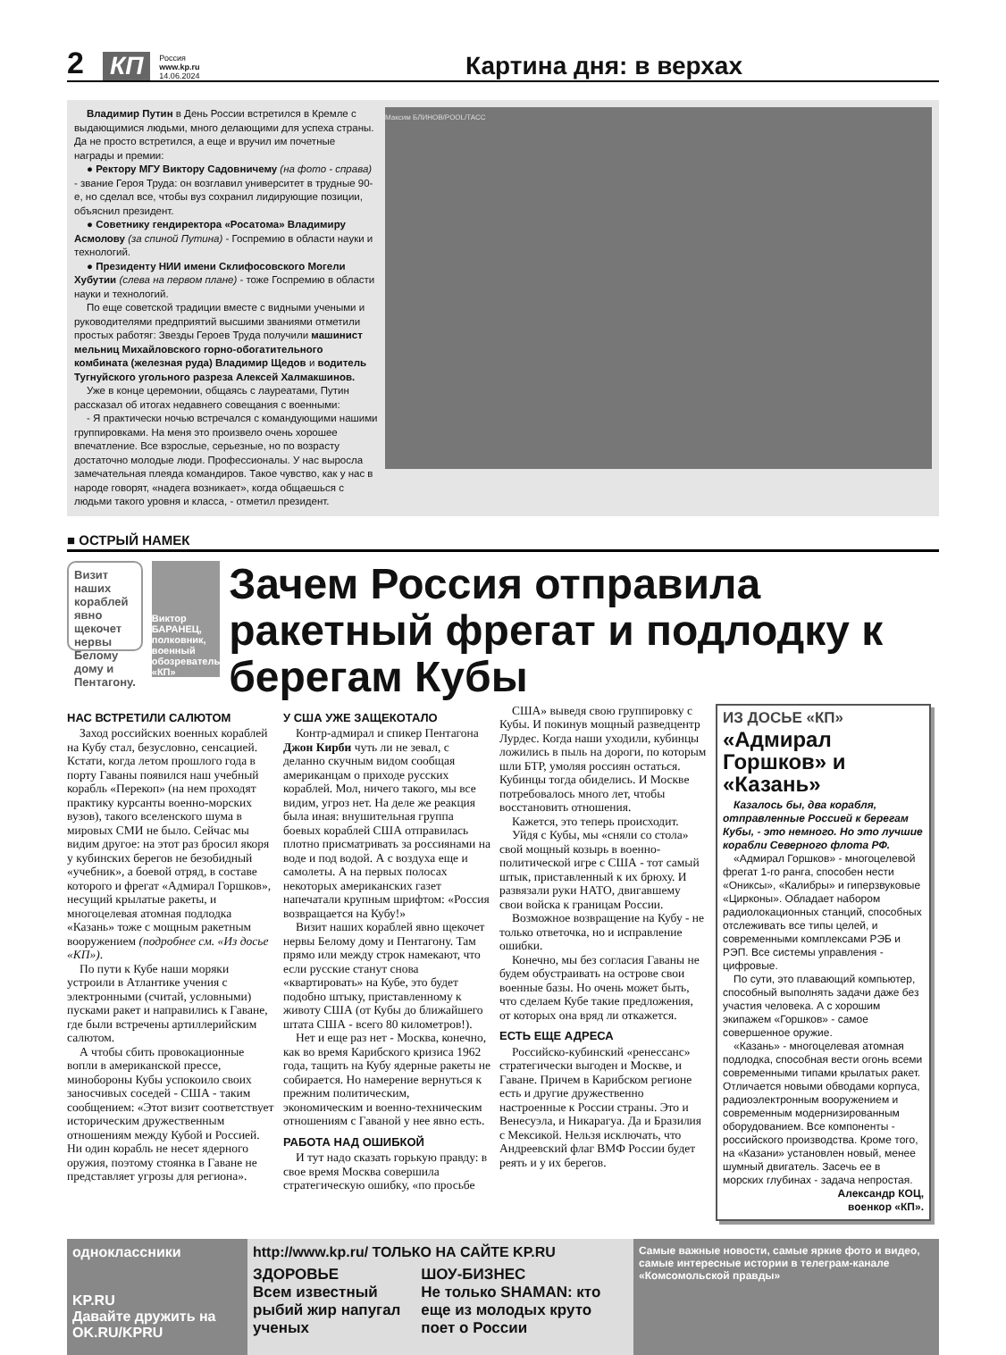2 КП Россия
www.kp.ru
14.06.2024 Картина дня: в верхах
Владимир Путин в День России встретился в Кремле с выдающимися людьми, много делающими для успеха страны. Да не просто встретился, а еще и вручил им почетные награды и премии:
● Ректору МГУ Виктору Садовничему (на фото - справа) - звание Героя Труда: он возглавил университет в трудные 90-е, но сделал все, чтобы вуз сохранил лидирующие позиции, объяснил президент.
● Советнику гендиректора «Росатома» Владимиру Асмолову (за спиной Путина) - Госпремию в области науки и технологий.
● Президенту НИИ имени Склифосовского Могели Хубутии (слева на первом плане) - тоже Госпремию в области науки и технологий.
По еще советской традиции вместе с видными учеными и руководителями предприятий высшими званиями отметили простых работяг: Звезды Героев Труда получили машинист мельниц Михайловского горно-обогатительного комбината (железная руда) Владимир Щедов и водитель Тугнуйского угольного разреза Алексей Халмакшинов.
Уже в конце церемонии, общаясь с лауреатами, Путин рассказал об итогах недавнего совещания с военными:
- Я практически ночью встречался с командующими нашими группировками. На меня это произвело очень хорошее впечатление. Все взрослые, серьезные, но по возрасту достаточно молодые люди. Профессионалы. У нас выросла замечательная плеяда командиров. Такое чувство, как у нас в народе говорят, «надега возникает», когда общаешься с людьми такого уровня и класса, - отметил президент.
Максим БЛИНОВ/POOL/ТАСС
■ ОСТРЫЙ НАМЕК
Визит наших кораблей явно щекочет нервы Белому дому и Пентагону.
Виктор БАРАНЕЦ, полковник, военный обозреватель «КП»
Зачем Россия отправила ракетный фрегат и подлодку к берегам Кубы
НАС ВСТРЕТИЛИ САЛЮТОМ
Заход российских военных кораблей на Кубу стал, безусловно, сенсацией. Кстати, когда летом прошлого года в порту Гаваны появился наш учебный корабль «Перекоп» (на нем проходят практику курсанты военно-морских вузов), такого вселенского шума в мировых СМИ не было. Сейчас мы видим другое: на этот раз бросил якоря у кубинских берегов не безобидный «учебник», а боевой отряд, в составе которого и фрегат «Адмирал Горшков», несущий крылатые ракеты, и многоцелевая атомная подлодка «Казань» тоже с мощным ракетным вооружением (подробнее см. «Из досье «КП»).
По пути к Кубе наши моряки устроили в Атлантике учения с электронными (считай, условными) пусками ракет и направились к Гаване, где были встречены артиллерийским салютом.
А чтобы сбить провокационные вопли в американской прессе, минобороны Кубы успокоило своих заносчивых соседей - США - таким сообщением: «Этот визит соответствует историческим дружественным отношениям между Кубой и Россией. Ни один корабль не несет ядерного оружия, поэтому стоянка в Гаване не представляет угрозы для региона».
У США УЖЕ ЗАЩЕКОТАЛО
Контр-адмирал и спикер Пентагона Джон Кирби чуть ли не зевал, с деланно скучным видом сообщая американцам о приходе русских кораблей. Мол, ничего такого, мы все видим, угроз нет. На деле же реакция была иная: внушительная группа боевых кораблей США отправилась плотно присматривать за россиянами на воде и под водой. А с воздуха еще и самолеты. А на первых полосах некоторых американских газет напечатали крупным шрифтом: «Россия возвращается на Кубу!»
Визит наших кораблей явно щекочет нервы Белому дому и Пентагону. Там прямо или между строк намекают, что если русские станут снова «квартировать» на Кубе, это будет подобно штыку, приставленному к животу США (от Кубы до ближайшего штата США - всего 80 километров!).
Нет и еще раз нет - Москва, конечно, как во время Карибского кризиса 1962 года, тащить на Кубу ядерные ракеты не собирается. Но намерение вернуться к прежним политическим, экономическим и военно-техническим отношениям с Гаваной у нее явно есть.
РАБОТА НАД ОШИБКОЙ
И тут надо сказать горькую правду: в свое время Москва совершила стратегическую ошибку, «по просьбе
США» выведя свою группировку с Кубы. И покинув мощный разведцентр Лурдес. Когда наши уходили, кубинцы ложились в пыль на дороги, по которым шли БТР, умоляя россиян остаться. Кубинцы тогда обиделись. И Москве потребовалось много лет, чтобы восстановить отношения.
Кажется, это теперь происходит.
Уйдя с Кубы, мы «сняли со стола» свой мощный козырь в военно-политической игре с США - тот самый штык, приставленный к их брюху. И развязали руки НАТО, двигавшему свои войска к границам России.
Возможное возвращение на Кубу - не только ответочка, но и исправление ошибки.
Конечно, мы без согласия Гаваны не будем обустраивать на острове свои военные базы. Но очень может быть, что сделаем Кубе такие предложения, от которых она вряд ли откажется.
ЕСТЬ ЕЩЕ АДРЕСА
Российско-кубинский «ренессанс» стратегически выгоден и Москве, и Гаване. Причем в Карибском регионе есть и другие дружественно настроенные к России страны. Это и Венесуэла, и Никарагуа. Да и Бразилия с Мексикой. Нельзя исключать, что Андреевский флаг ВМФ России будет реять и у их берегов.
ИЗ ДОСЬЕ «КП»
«Адмирал Горшков» и «Казань»
Казалось бы, два корабля, отправленные Россией к берегам Кубы, - это немного. Но это лучшие корабли Северного флота РФ.
«Адмирал Горшков» - многоцелевой фрегат 1-го ранга, способен нести «Ониксы», «Калибры» и гиперзвуковые «Цирконы». Обладает набором радиолокационных станций, способных отслеживать все типы целей, и современными комплексами РЭБ и РЭП. Все системы управления - цифровые.
По сути, это плавающий компьютер, способный выполнять задачи даже без участия человека. А с хорошим экипажем «Горшков» - самое совершенное оружие.
«Казань» - многоцелевая атомная подлодка, способная вести огонь всеми современными типами крылатых ракет. Отличается новыми обводами корпуса, радиоэлектронным вооружением и современным модернизированным оборудованием. Все компоненты - российского производства. Кроме того, на «Казани» установлен новый, менее шумный двигатель. Засечь ее в морских глубинах - задача непростая.
Александр КОЦ,
военкор «КП».
однoклассники
KP.RU
Давайте дружить на OK.RU/KPRU
http://www.kp.ru/ ТОЛЬКО НА САЙТЕ KP.RU
ЗДОРОВЬЕ
Всем известный рыбий жир напугал ученых
ШОУ-БИЗНЕС
Не только SHAMAN: кто еще из молодых круто поет о России
Самые важные новости, самые яркие фото и видео, самые интересные истории в телеграм-канале «Комсомольской правды»